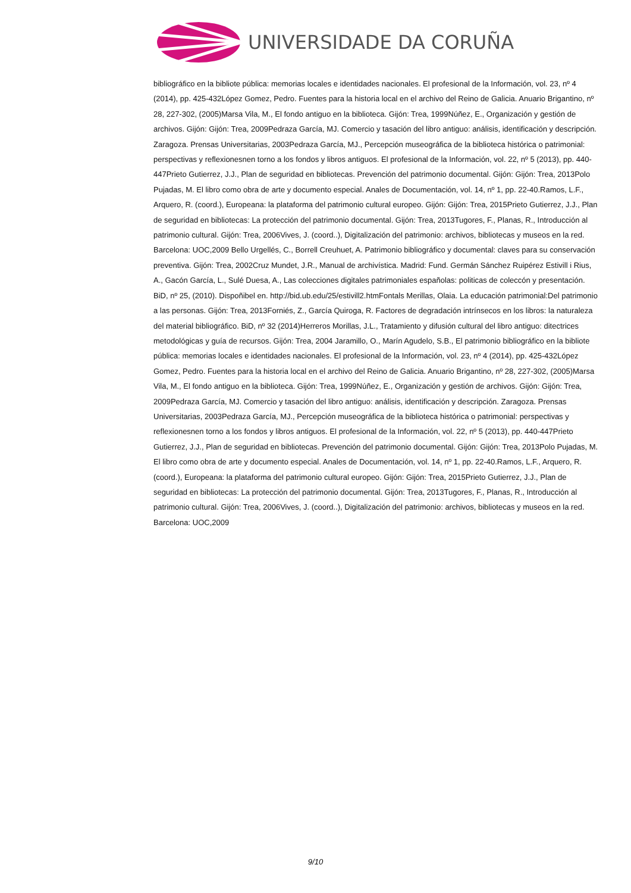UNIVERSIDADE DA CORUÑA
bibliográfico en la bibliote pública: memorias locales e identidades nacionales. El profesional de la Información, vol. 23, nº 4 (2014), pp. 425-432López Gomez, Pedro. Fuentes para la historia local en el archivo del Reino de Galicia. Anuario Brigantino, nº 28, 227-302, (2005)Marsa Vila, M., El fondo antiguo en la biblioteca. Gijón: Trea, 1999Núñez, E., Organización y gestión de archivos. Gijón: Gijón: Trea, 2009Pedraza García, MJ. Comercio y tasación del libro antiguo: análisis, identificación y descripción. Zaragoza. Prensas Universitarias, 2003Pedraza García, MJ., Percepción museográfica de la biblioteca histórica o patrimonial: perspectivas y reflexionesnen torno a los fondos y libros antiguos. El profesional de la Información, vol. 22, nº 5 (2013), pp. 440-447Prieto Gutierrez, J.J., Plan de seguridad en bibliotecas. Prevención del patrimonio documental. Gijón: Gijón: Trea, 2013Polo Pujadas, M. El libro como obra de arte y documento especial. Anales de Documentación, vol. 14, nº 1, pp. 22-40.Ramos, L.F., Arquero, R. (coord.), Europeana: la plataforma del patrimonio cultural europeo. Gijón: Gijón: Trea, 2015Prieto Gutierrez, J.J., Plan de seguridad en bibliotecas: La protección del patrimonio documental. Gijón: Trea, 2013Tugores, F., Planas, R., Introducción al patrimonio cultural. Gijón: Trea, 2006Vives, J. (coord..), Digitalización del patrimonio: archivos, bibliotecas y museos en la red. Barcelona: UOC,2009 Bello Urgellés, C., Borrell Creuhuet, A. Patrimonio bibliográfico y documental: claves para su conservación preventiva. Gijón: Trea, 2002Cruz Mundet, J.R., Manual de archivística. Madrid: Fund. Germán Sánchez Ruipérez Estivill i Rius, A., Gacón García, L., Sulé Duesa, A., Las colecciones digitales patrimoniales españolas: politicas de coleccón y presentación. BiD, nº 25, (2010). Dispoñibel en. http://bid.ub.edu/25/estivill2.htmFontals Merillas, Olaia. La educación patrimonial:Del patrimonio a las personas. Gijón: Trea, 2013Forniés, Z., García Quiroga, R. Factores de degradación intrínsecos en los libros: la naturaleza del material bibliográfico. BiD, nº 32 (2014)Herreros Morillas, J.L., Tratamiento y difusión cultural del libro antiguo: ditectrices metodológicas y guía de recursos. Gijón: Trea, 2004 Jaramillo, O., Marín Agudelo, S.B., El patrimonio bibliográfico en la bibliote pública: memorias locales e identidades nacionales. El profesional de la Información, vol. 23, nº 4 (2014), pp. 425-432López Gomez, Pedro. Fuentes para la historia local en el archivo del Reino de Galicia. Anuario Brigantino, nº 28, 227-302, (2005)Marsa Vila, M., El fondo antiguo en la biblioteca. Gijón: Trea, 1999Núñez, E., Organización y gestión de archivos. Gijón: Gijón: Trea, 2009Pedraza García, MJ. Comercio y tasación del libro antiguo: análisis, identificación y descripción. Zaragoza. Prensas Universitarias, 2003Pedraza García, MJ., Percepción museográfica de la biblioteca histórica o patrimonial: perspectivas y reflexionesnen torno a los fondos y libros antiguos. El profesional de la Información, vol. 22, nº 5 (2013), pp. 440-447Prieto Gutierrez, J.J., Plan de seguridad en bibliotecas. Prevención del patrimonio documental. Gijón: Gijón: Trea, 2013Polo Pujadas, M. El libro como obra de arte y documento especial. Anales de Documentación, vol. 14, nº 1, pp. 22-40.Ramos, L.F., Arquero, R. (coord.), Europeana: la plataforma del patrimonio cultural europeo. Gijón: Gijón: Trea, 2015Prieto Gutierrez, J.J., Plan de seguridad en bibliotecas: La protección del patrimonio documental. Gijón: Trea, 2013Tugores, F., Planas, R., Introducción al patrimonio cultural. Gijón: Trea, 2006Vives, J. (coord..), Digitalización del patrimonio: archivos, bibliotecas y museos en la red. Barcelona: UOC,2009
9/10